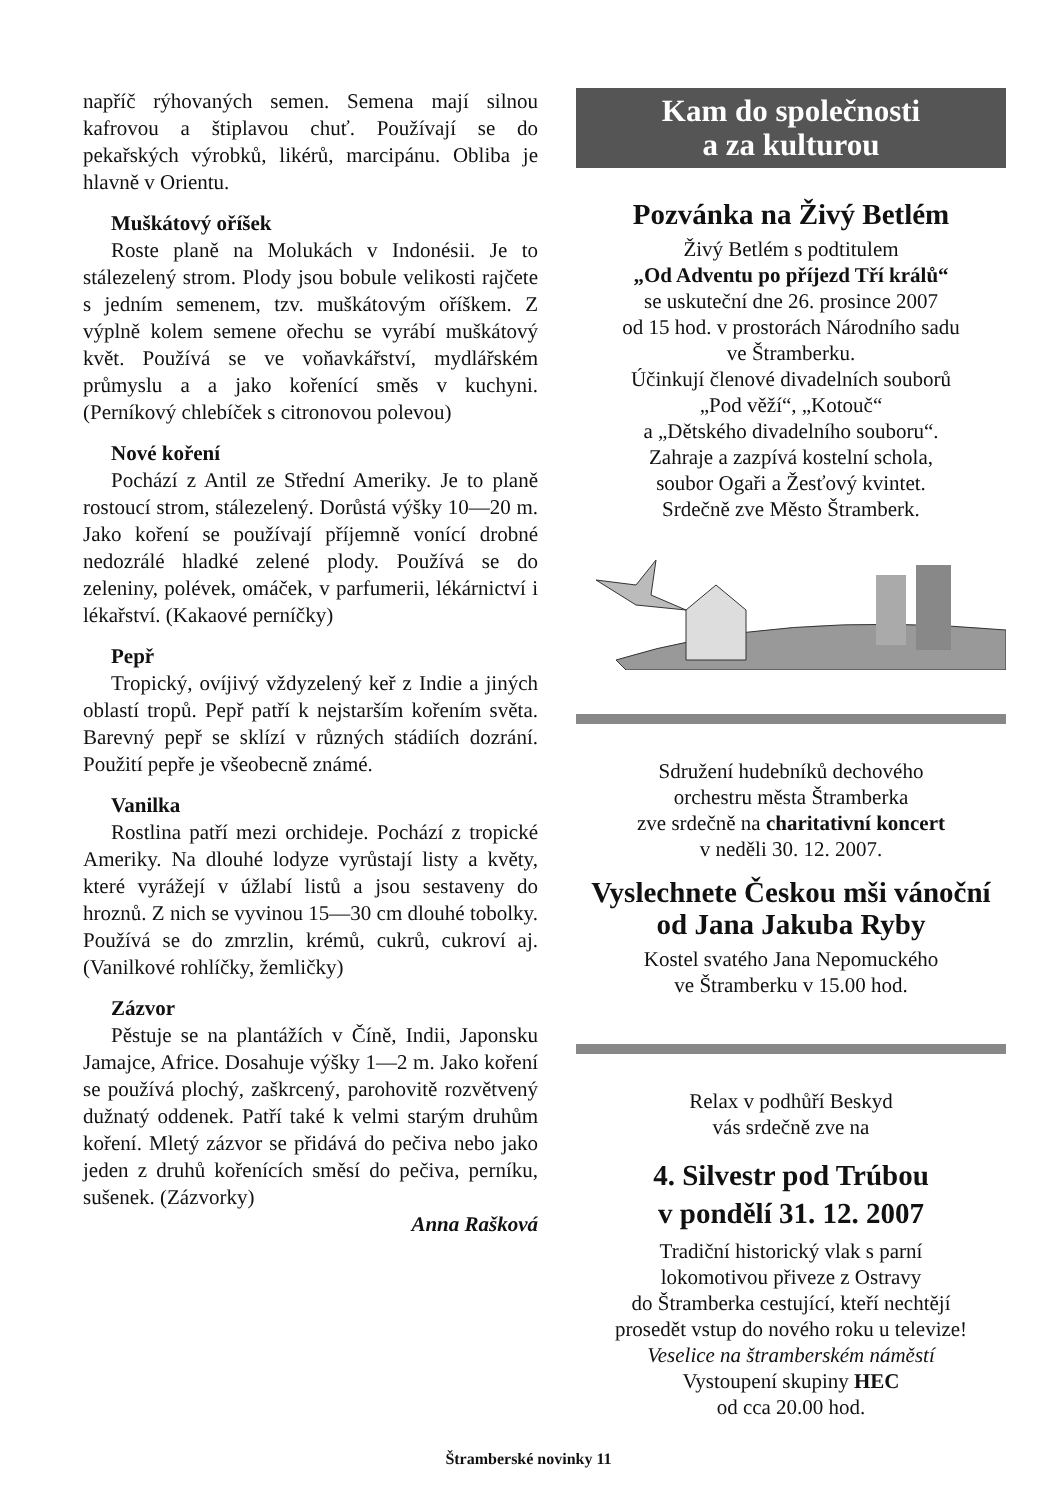napříč rýhovaných semen. Semena mají silnou kafrovou a štiplavou chuť. Používají se do pekařských výrobků, likérů, marcipánu. Obliba je hlavně v Orientu.
Muškátový oříšek
Roste planě na Molukách v Indonésii. Je to stálezelený strom. Plody jsou bobule velikosti rajčete s jedním semenem, tzv. muškátovým oříškem. Z výplně kolem semene ořechu se vyrábí muškátový květ. Používá se ve voňavkářství, mydlářském průmyslu a a jako kořenící směs v kuchyni. (Perníkový chlebíček s citronovou polevou)
Nové koření
Pochází z Antil ze Střední Ameriky. Je to planě rostoucí strom, stálezelený. Dorůstá výšky 10—20 m. Jako koření se používají příjemně vonící drobné nedozrálé hladké zelené plody. Používá se do zeleniny, polévek, omáček, v parfumerii, lékárnictví i lékařství. (Kakaové perníčky)
Pepř
Tropický, ovíjivý vždyzelený keř z Indie a jiných oblastí tropů. Pepř patří k nejstarším kořením světa. Barevný pepř se sklízí v různých stádiích dozrání. Použití pepře je všeobecně známé.
Vanilka
Rostlina patří mezi orchideje. Pochází z tropické Ameriky. Na dlouhé lodyze vyrůstají listy a květy, které vyrážejí v úžlabí listů a jsou sestaveny do hroznů. Z nich se vyvinou 15—30 cm dlouhé tobolky. Používá se do zmrzlin, krémů, cukrů, cukroví aj. (Vanilkové rohlíčky, žemličky)
Zázvor
Pěstuje se na plantážích v Číně, Indii, Japonsku Jamajce, Africe. Dosahuje výšky 1—2 m. Jako koření se používá plochý, zaškrcený, parohovitě rozvětvený dužnatý oddenek. Patří také k velmi starým druhům koření. Mletý zázvor se přidává do pečiva nebo jako jeden z druhů kořenících směsí do pečiva, perníku, sušenek. (Zázvorky)
Anna Rašková
Kam do společnosti
a za kulturou
Pozvánka na Živý Betlém
Živý Betlém s podtitulem
„Od Adventu po příjezd Tří králů“
se uskuteční dne 26. prosince 2007
od 15 hod. v prostorách Národního sadu
ve Štramberku.
Účinkují členové divadelních souborů
„Pod věží“, „Kotouč“
a „Dětského divadelního souboru“.
Zahraje a zazpívá kostelní schola,
soubor Ogaři a Žesťový kvintet.
Srdečně zve Město Štramberk.
Sdružení hudebníků dechového
orchestru města Štramberka
zve srdečně na charitativní koncert
v neděli 30. 12. 2007.
Vyslechnete Českou mši vánoční
od Jana Jakuba Ryby
Kostel svatého Jana Nepomuckého
ve Štramberku v 15.00 hod.
Relax v podhůří Beskyd
vás srdečně zve na
4. Silvestr pod Trúbou
v pondělí 31. 12. 2007
Tradiční historický vlak s parní
lokomotivou přiveze z Ostravy
do Štramberka cestující, kteří nechtějí
prosedět vstup do nového roku u televize!
Veselice na štramberském náměstí
Vystoupení skupiny HEC
od cca 20.00 hod.
Štramberské novinky 11